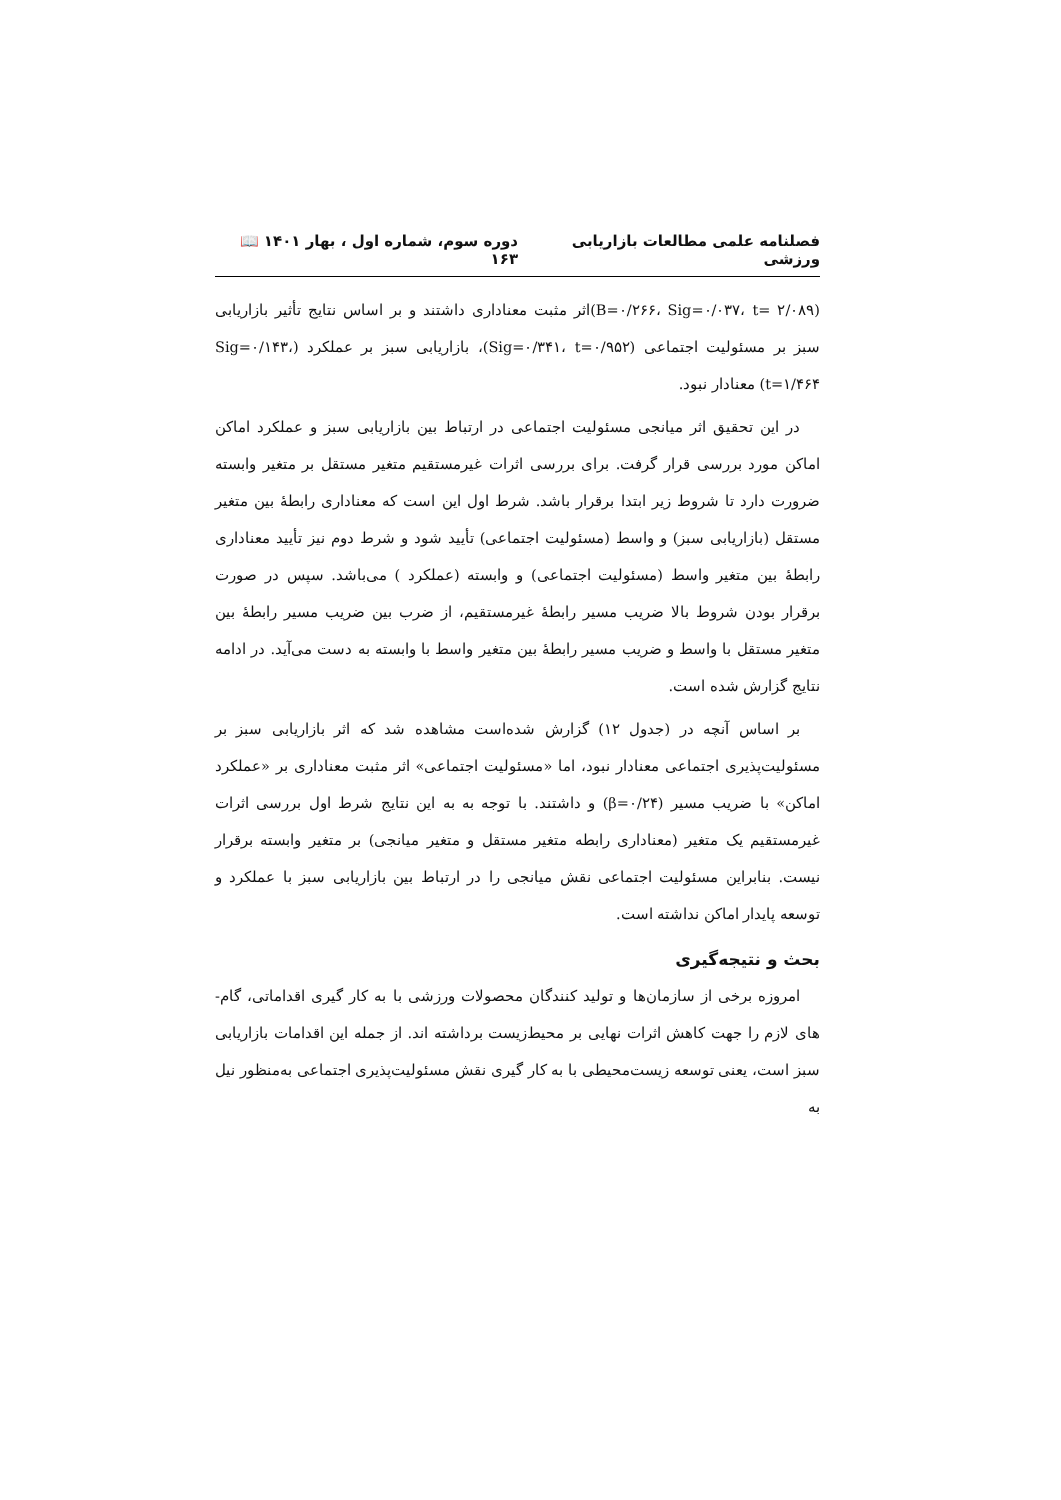فصلنامه علمی مطالعات بازاریابی ورزشی دوره سوم، شماره اول ، بهار ۱۴۰۱ 📖 ۱۶۳
(B=۰/۲۶۶، Sig=۰/۰۳۷، t= ۲/۰۸۹)اثر مثبت معناداری داشتند و بر اساس نتایج تأثیر بازاریابی سبز بر مسئولیت اجتماعی (Sig=۰/۳۴۱، t=۰/۹۵۲)، بازاریابی سبز بر عملکرد (Sig=۰/۱۴۳، t=۱/۴۶۴) معنادار نبود.
در این تحقیق اثر میانجی مسئولیت اجتماعی در ارتباط بین بازاریابی سبز و عملکرد اماکن اماکن مورد بررسی قرار گرفت. برای بررسی اثرات غیرمستقیم متغیر مستقل بر متغیر وابسته ضرورت دارد تا شروط زیر ابتدا برقرار باشد. شرط اول این است که معناداری رابطهٔ بین متغیر مستقل (بازاریابی سبز) و واسط (مسئولیت اجتماعی) تأیید شود و شرط دوم نیز تأیید معناداری رابطهٔ بین متغیر واسط (مسئولیت اجتماعی) و وابسته (عملکرد ) می‌باشد. سپس در صورت برقرار بودن شروط بالا ضریب مسیر رابطهٔ غیرمستقیم، از ضرب بین ضریب مسیر رابطهٔ بین متغیر مستقل با واسط و ضریب مسیر رابطهٔ بین متغیر واسط با وابسته به دست می‌آید. در ادامه نتایج گزارش شده است.
بر اساس آنچه در (جدول ۱۲) گزارش شده‌است مشاهده شد که اثر بازاریابی سبز بر مسئولیت‌پذیری اجتماعی معنادار نبود، اما «مسئولیت اجتماعی» اثر مثبت معناداری بر «عملکرد اماکن» با ضریب مسیر (β=۰/۲۴) و داشتند. با توجه به به این نتایج شرط اول بررسی اثرات غیرمستقیم یک متغیر (معناداری رابطه متغیر مستقل و متغیر میانجی) بر متغیر وابسته برقرار نیست. بنابراین مسئولیت اجتماعی نقش میانجی را در ارتباط بین بازاریابی سبز با عملکرد و توسعه پایدار اماکن نداشته است.
بحث و نتیجه‌گیری
امروزه برخی از سازمان‌ها و تولید کنندگان محصولات ورزشی با به کار گیری اقداماتی، گام-های لازم را جهت کاهش اثرات نهایی بر محیط‌زیست برداشته اند. از جمله این اقدامات بازاریابی سبز است، یعنی توسعه زیست‌محیطی با به کار گیری نقش مسئولیت‌پذیری اجتماعی به‌منظور نیل به